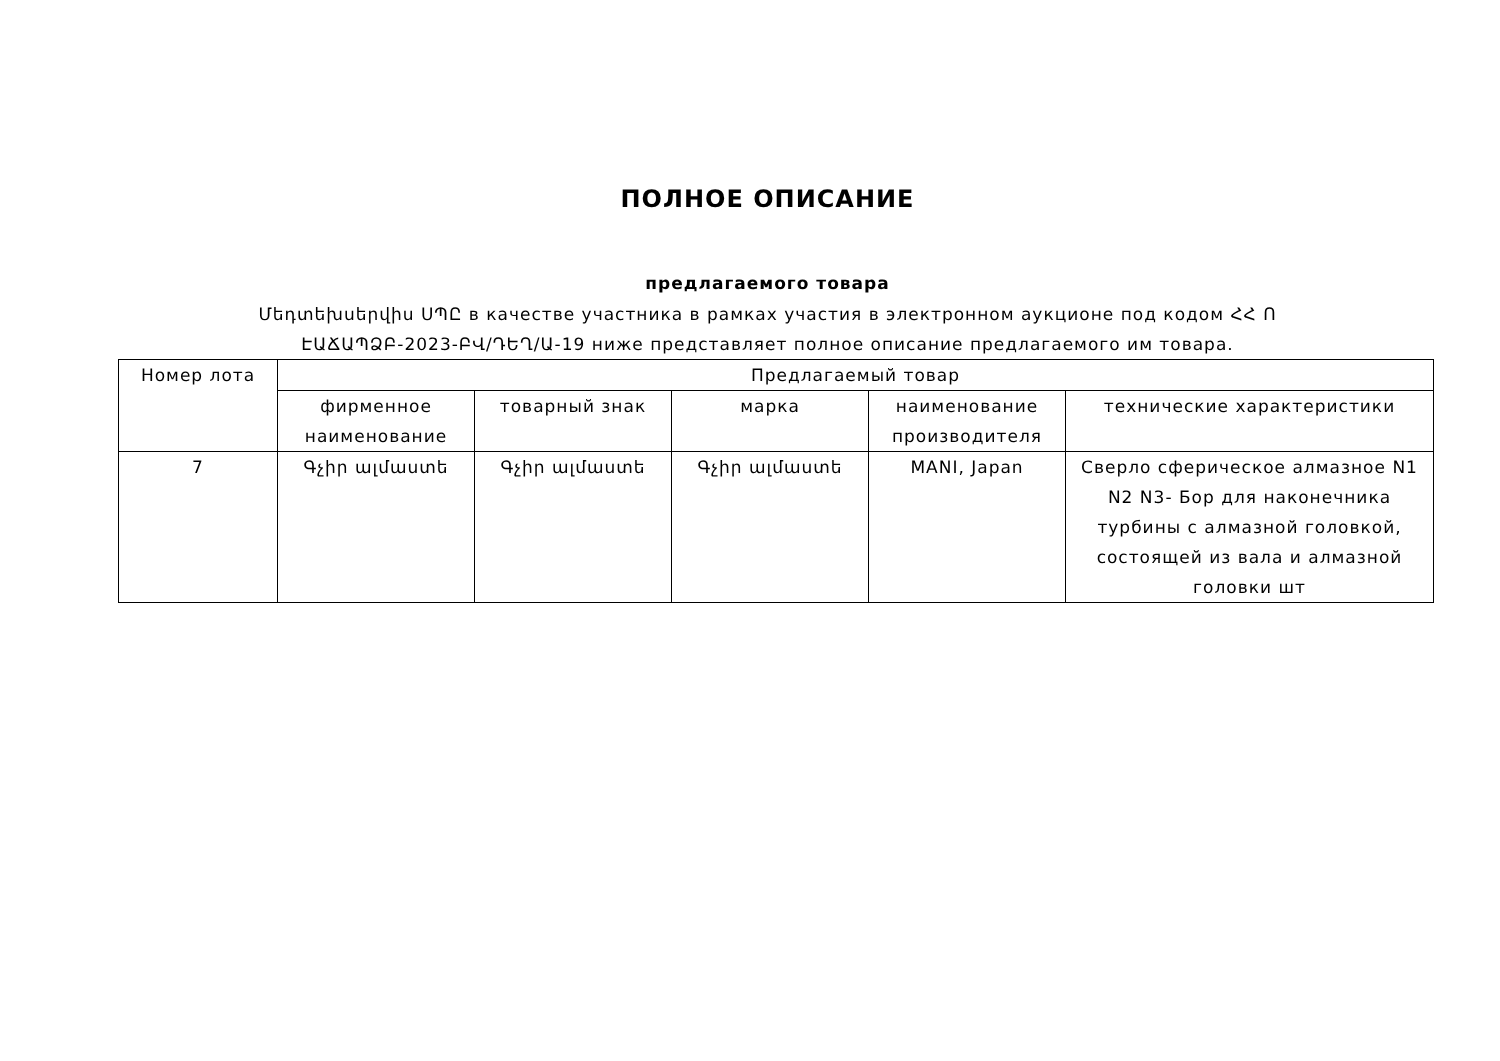ПОЛНОЕ ОПИСАНИЕ
предлагаемого товара
Մեդտեխսերվիս ՍՊԸ в качестве участника в рамках участия в электронном аукционе под кодом ՀՀ Ո
ԷԱՃԱՊՁԲ-2023-ԲՎ/ԴԵՂ/Ա-19 ниже представляет полное описание предлагаемого им товара.
| Номер лота | Предлагаемый товар | | | | |
| --- | --- | --- | --- | --- | --- |
| | фирменное наименование | товарный знак | марка | наименование производителя | технические характеристики |
| 7 | Գչիր ալմաստե | Գչիր ալմաստե | Գչիր ալմաստե | MANI, Japan | Сверло сферическое алмазное N1 N2 N3- Бор для наконечника турбины с алмазной головкой, состоящей из вала и алмазной головки шт |